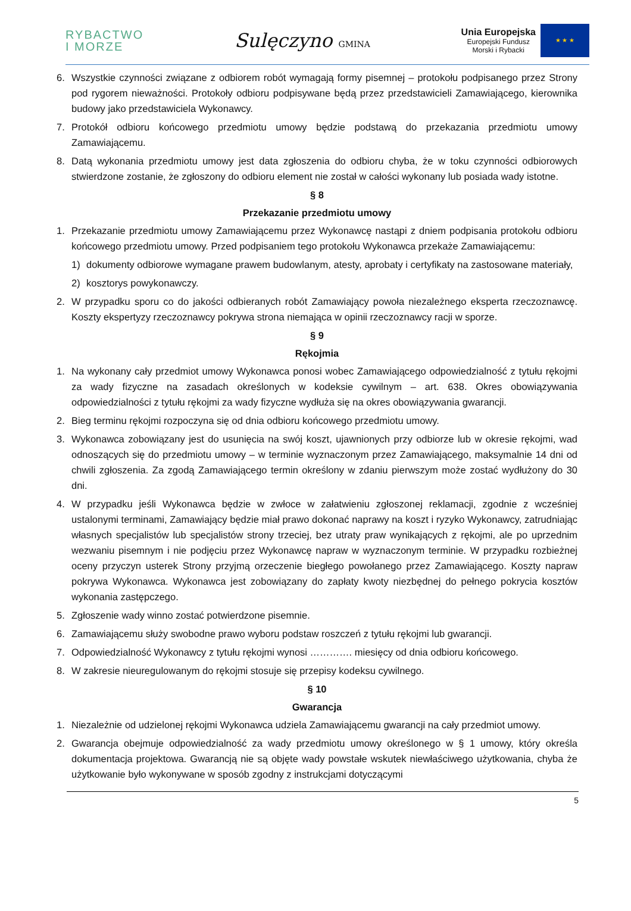RYBACTWO
I MORZE
Sulęczyno GMINA
Unia Europejska
Europejski Fundusz
Morski i Rybacki
★ ★ ★
6. Wszystkie czynności związane z odbiorem robót wymagają formy pisemnej – protokołu podpisanego przez Strony pod rygorem nieważności. Protokoły odbioru podpisywane będą przez przedstawicieli Zamawiającego, kierownika budowy jako przedstawiciela Wykonawcy.
7. Protokół odbioru końcowego przedmiotu umowy będzie podstawą do przekazania przedmiotu umowy Zamawiającemu.
8. Datą wykonania przedmiotu umowy jest data zgłoszenia do odbioru chyba, że w toku czynności odbiorowych stwierdzone zostanie, że zgłoszony do odbioru element nie został w całości wykonany lub posiada wady istotne.
§ 8
Przekazanie przedmiotu umowy
1. Przekazanie przedmiotu umowy Zamawiającemu przez Wykonawcę nastąpi z dniem podpisania protokołu odbioru końcowego przedmiotu umowy. Przed podpisaniem tego protokołu Wykonawca przekaże Zamawiającemu:
1) dokumenty odbiorowe wymagane prawem budowlanym, atesty, aprobaty i certyfikaty na zastosowane materiały,
2) kosztorys powykonawczy.
2. W przypadku sporu co do jakości odbieranych robót Zamawiający powoła niezależnego eksperta rzeczoznawcę. Koszty ekspertyzy rzeczoznawcy pokrywa strona niemająca w opinii rzeczoznawcy racji w sporze.
§ 9
Rękojmia
1. Na wykonany cały przedmiot umowy Wykonawca ponosi wobec Zamawiającego odpowiedzialność z tytułu rękojmi za wady fizyczne na zasadach określonych w kodeksie cywilnym – art. 638. Okres obowiązywania odpowiedzialności z tytułu rękojmi za wady fizyczne wydłuża się na okres obowiązywania gwarancji.
2. Bieg terminu rękojmi rozpoczyna się od dnia odbioru końcowego przedmiotu umowy.
3. Wykonawca zobowiązany jest do usunięcia na swój koszt, ujawnionych przy odbiorze lub w okresie rękojmi, wad odnoszących się do przedmiotu umowy – w terminie wyznaczonym przez Zamawiającego, maksymalnie 14 dni od chwili zgłoszenia. Za zgodą Zamawiającego termin określony w zdaniu pierwszym może zostać wydłużony do 30 dni.
4. W przypadku jeśli Wykonawca będzie w zwłoce w załatwieniu zgłoszonej reklamacji, zgodnie z wcześniej ustalonymi terminami, Zamawiający będzie miał prawo dokonać naprawy na koszt i ryzyko Wykonawcy, zatrudniając własnych specjalistów lub specjalistów strony trzeciej, bez utraty praw wynikających z rękojmi, ale po uprzednim wezwaniu pisemnym i nie podjęciu przez Wykonawcę napraw w wyznaczonym terminie. W przypadku rozbieżnej oceny przyczyn usterek Strony przyjmą orzeczenie biegłego powołanego przez Zamawiającego. Koszty napraw pokrywa Wykonawca. Wykonawca jest zobowiązany do zapłaty kwoty niezbędnej do pełnego pokrycia kosztów wykonania zastępczego.
5. Zgłoszenie wady winno zostać potwierdzone pisemnie.
6. Zamawiającemu służy swobodne prawo wyboru podstaw roszczeń z tytułu rękojmi lub gwarancji.
7. Odpowiedzialność Wykonawcy z tytułu rękojmi wynosi …………. miesięcy od dnia odbioru końcowego.
8. W zakresie nieuregulowanym do rękojmi stosuje się przepisy kodeksu cywilnego.
§ 10
Gwarancja
1. Niezależnie od udzielonej rękojmi Wykonawca udziela Zamawiającemu gwarancji na cały przedmiot umowy.
2. Gwarancja obejmuje odpowiedzialność za wady przedmiotu umowy określonego w § 1 umowy, który określa dokumentacja projektowa. Gwarancją nie są objęte wady powstałe wskutek niewłaściwego użytkowania, chyba że użytkowanie było wykonywane w sposób zgodny z instrukcjami dotyczącymi
5